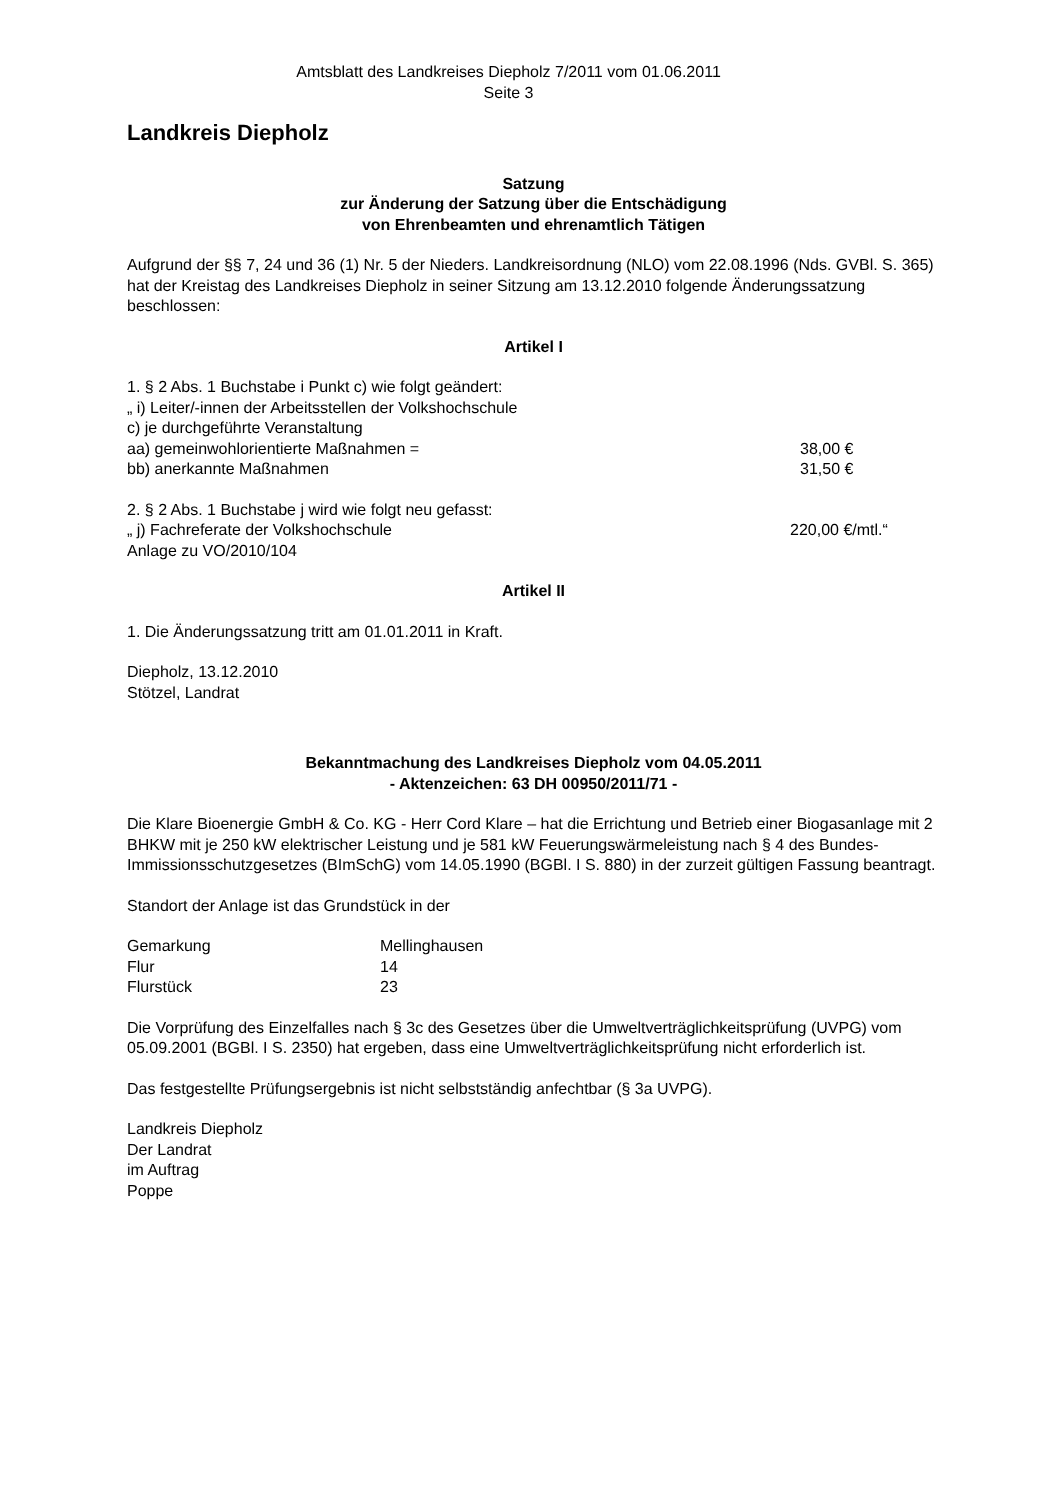Amtsblatt des Landkreises Diepholz 7/2011 vom 01.06.2011
Seite 3
Landkreis Diepholz
Satzung
zur Änderung der Satzung über die Entschädigung
von Ehrenbeamten und ehrenamtlich Tätigen
Aufgrund der §§ 7, 24 und 36 (1) Nr. 5 der Nieders. Landkreisordnung (NLO) vom 22.08.1996 (Nds. GVBl. S. 365) hat der Kreistag des Landkreises Diepholz in seiner Sitzung am 13.12.2010 folgende Änderungssatzung beschlossen:
Artikel I
| 1. § 2 Abs. 1 Buchstabe i Punkt c) wie folgt geändert: | |
| „ i) Leiter/-innen der Arbeitsstellen der Volkshochschule | |
| c) je durchgeführte Veranstaltung | |
| aa) gemeinwohlorientierte Maßnahmen = | 38,00 € |
| bb) anerkannte Maßnahmen | 31,50 € |
| 2. § 2 Abs. 1 Buchstabe j wird wie folgt neu gefasst: | |
| „ j) Fachreferate der Volkshochschule | 220,00 €/mtl.“ |
| Anlage zu VO/2010/104 | |
Artikel II
1. Die Änderungssatzung tritt am 01.01.2011 in Kraft.
Diepholz, 13.12.2010
Stötzel, Landrat
Bekanntmachung des Landkreises Diepholz vom 04.05.2011
- Aktenzeichen: 63 DH 00950/2011/71 -
Die Klare Bioenergie GmbH & Co. KG - Herr Cord Klare – hat die Errichtung und Betrieb einer Biogasanlage mit 2 BHKW mit je 250 kW elektrischer Leistung und je 581 kW Feuerungswärmeleistung nach § 4 des Bundes-Immissionsschutzgesetzes (BImSchG) vom 14.05.1990 (BGBl. I S. 880) in der zurzeit gültigen Fassung beantragt.
Standort der Anlage ist das Grundstück in der
| Gemarkung | Mellinghausen |
| Flur | 14 |
| Flurstück | 23 |
Die Vorprüfung des Einzelfalles nach § 3c des Gesetzes über die Umweltverträglichkeitsprüfung (UVPG) vom 05.09.2001 (BGBl. I S. 2350) hat ergeben, dass eine Umweltverträglichkeitsprüfung nicht erforderlich ist.
Das festgestellte Prüfungsergebnis ist nicht selbstständig anfechtbar (§ 3a UVPG).
Landkreis Diepholz
Der Landrat
im Auftrag
Poppe